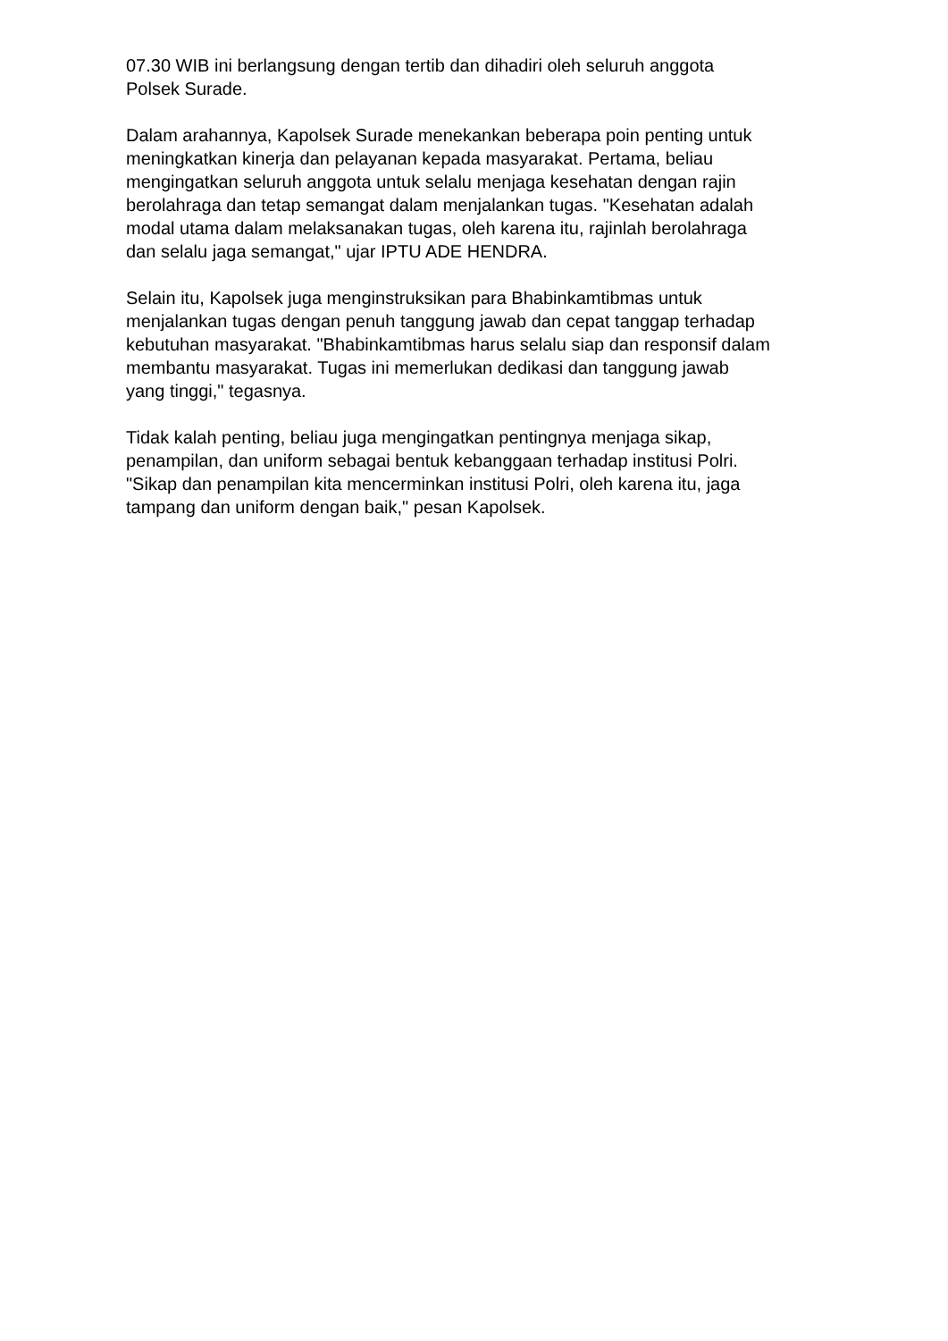07.30 WIB ini berlangsung dengan tertib dan dihadiri oleh seluruh anggota
Polsek Surade.
Dalam arahannya, Kapolsek Surade menekankan beberapa poin penting untuk
meningkatkan kinerja dan pelayanan kepada masyarakat. Pertama, beliau
mengingatkan seluruh anggota untuk selalu menjaga kesehatan dengan rajin
berolahraga dan tetap semangat dalam menjalankan tugas. "Kesehatan adalah
modal utama dalam melaksanakan tugas, oleh karena itu, rajinlah berolahraga
dan selalu jaga semangat," ujar IPTU ADE HENDRA.
Selain itu, Kapolsek juga menginstruksikan para Bhabinkamtibmas untuk
menjalankan tugas dengan penuh tanggung jawab dan cepat tanggap terhadap
kebutuhan masyarakat. "Bhabinkamtibmas harus selalu siap dan responsif dalam
membantu masyarakat. Tugas ini memerlukan dedikasi dan tanggung jawab
yang tinggi," tegasnya.
Tidak kalah penting, beliau juga mengingatkan pentingnya menjaga sikap,
penampilan, dan uniform sebagai bentuk kebanggaan terhadap institusi Polri.
"Sikap dan penampilan kita mencerminkan institusi Polri, oleh karena itu, jaga
tampang dan uniform dengan baik," pesan Kapolsek.